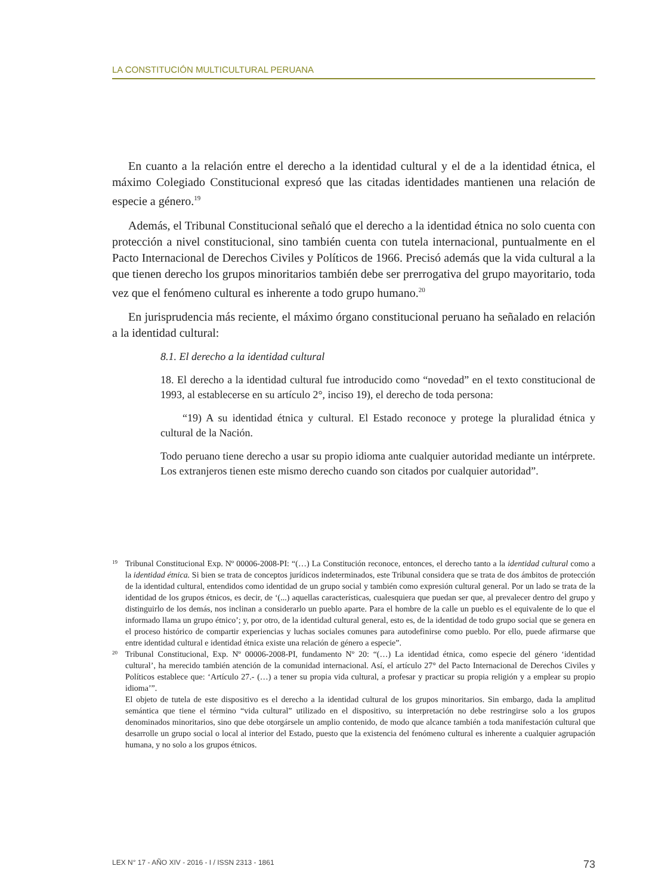LA CONSTITUCIÓN MULTICULTURAL PERUANA
En cuanto a la relación entre el derecho a la identidad cultural y el de a la identidad étnica, el máximo Colegiado Constitucional expresó que las citadas identidades mantienen una relación de especie a género.<sup>19</sup>
Además, el Tribunal Constitucional señaló que el derecho a la identidad étnica no solo cuenta con protección a nivel constitucional, sino también cuenta con tutela internacional, puntualmente en el Pacto Internacional de Derechos Civiles y Políticos de 1966. Precisó además que la vida cultural a la que tienen derecho los grupos minoritarios también debe ser prerrogativa del grupo mayoritario, toda vez que el fenómeno cultural es inherente a todo grupo humano.<sup>20</sup>
En jurisprudencia más reciente, el máximo órgano constitucional peruano ha señalado en relación a la identidad cultural:
8.1. El derecho a la identidad cultural
18. El derecho a la identidad cultural fue introducido como “novedad” en el texto constitucional de 1993, al establecerse en su artículo 2°, inciso 19), el derecho de toda persona:
“19) A su identidad étnica y cultural. El Estado reconoce y protege la pluralidad étnica y cultural de la Nación.
Todo peruano tiene derecho a usar su propio idioma ante cualquier autoridad mediante un intérprete. Los extranjeros tienen este mismo derecho cuando son citados por cualquier autoridad”.
19 Tribunal Constitucional Exp. Nº 00006-2008-PI: “(…) La Constitución reconoce, entonces, el derecho tanto a la identidad cultural como a la identidad étnica. Si bien se trata de conceptos jurídicos indeterminados, este Tribunal considera que se trata de dos ámbitos de protección de la identidad cultural, entendidos como identidad de un grupo social y también como expresión cultural general. Por un lado se trata de la identidad de los grupos étnicos, es decir, de ‘(...) aquellas características, cualesquiera que puedan ser que, al prevalecer dentro del grupo y distinguirlo de los demás, nos inclinan a considerarlo un pueblo aparte. Para el hombre de la calle un pueblo es el equivalente de lo que el informado llama un grupo étnico’; y, por otro, de la identidad cultural general, esto es, de la identidad de todo grupo social que se genera en el proceso histórico de compartir experiencias y luchas sociales comunes para autodefinirse como pueblo. Por ello, puede afirmarse que entre identidad cultural e identidad étnica existe una relación de género a especie”.
20 Tribunal Constitucional, Exp. Nº 00006-2008-PI, fundamento Nº 20: “(…) La identidad étnica, como especie del género ‘identidad cultural’, ha merecido también atención de la comunidad internacional. Así, el artículo 27° del Pacto Internacional de Derechos Civiles y Políticos establece que: ‘Artículo 27.- (…) a tener su propia vida cultural, a profesar y practicar su propia religión y a emplear su propio idioma’”.
El objeto de tutela de este dispositivo es el derecho a la identidad cultural de los grupos minoritarios. Sin embargo, dada la amplitud semántica que tiene el término “vida cultural” utilizado en el dispositivo, su interpretación no debe restringirse solo a los grupos denominados minoritarios, sino que debe otorgársele un amplio contenido, de modo que alcance también a toda manifestación cultural que desarrolle un grupo social o local al interior del Estado, puesto que la existencia del fenómeno cultural es inherente a cualquier agrupación humana, y no solo a los grupos étnicos.
LEX N° 17 - AÑO XIV - 2016 - I / ISSN 2313 - 1861 73